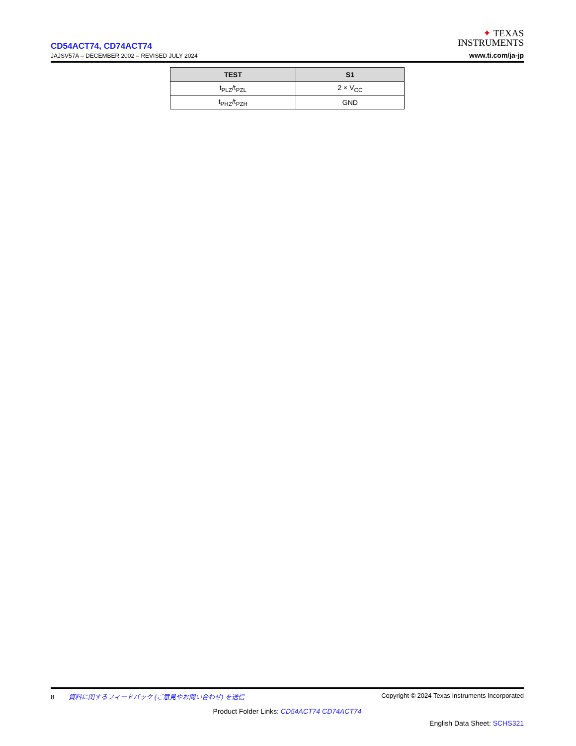CD54ACT74, CD74ACT74
JAJSV57A – DECEMBER 2002 – REVISED JULY 2024
✦ TEXAS
INSTRUMENTS
www.ti.com/ja-jp
| TEST | S1 |
| --- | --- |
| t<sub>PLZ</sub>/t<sub>PZL</sub> | 2 × V<sub>CC</sub> |
| t<sub>PHZ</sub>/t<sub>PZH</sub> | GND |
8 資料に関するフィードバック (ご意見やお問い合わせ) を送信 Copyright © 2024 Texas Instruments Incorporated
Product Folder Links: CD54ACT74 CD74ACT74
English Data Sheet: SCHS321